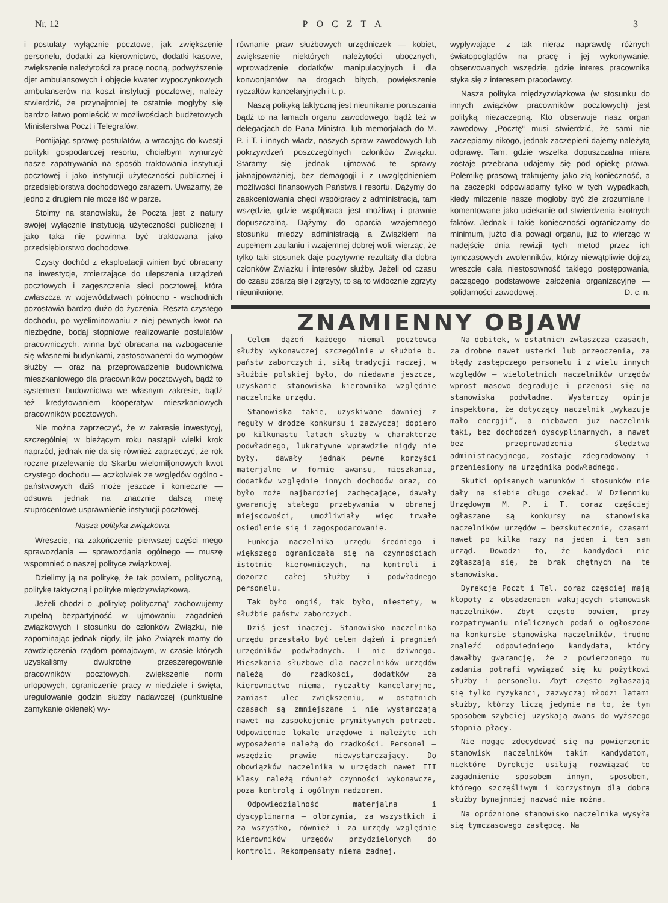Nr. 12 POCZTA 3
i postulaty wyłącznie pocztowe, jak zwiększenie personelu, dodatki za kierownictwo, dodatki kasowe, zwiększenie należytości za pracę nocną, podwyższenie djet ambulansowych i objęcie kwater wypoczynkowych ambulanserów na koszt instytucji pocztowej, należy stwierdzić, że przynajmniej te ostatnie mogłyby się bardzo łatwo pomieścić w możliwościach budżetowych Ministerstwa Poczt i Telegrafów.
Pomijając sprawę postulatów, a wracając do kwestji polityki gospodarczej resortu, chciałbym wynurzyć nasze zapatrywania na sposób traktowania instytucji pocztowej i jako instytucji użyteczności publicznej i przedsiębiorstwa dochodowego zarazem. Uważamy, że jedno z drugiem nie może iść w parze.
Stoimy na stanowisku, że Poczta jest z natury swojej wyłącznie instytucją użyteczności publicznej i jako taka nie powinna być traktowana jako przedsiębiorstwo dochodowe.
Czysty dochód z eksploatacji winien być obracany na inwestycje, zmierzające do ulepszenia urządzeń pocztowych i zagęszczenia sieci pocztowej, która zwłaszcza w województwach północno - wschodnich pozostawia bardzo dużo do życzenia. Reszta czystego dochodu, po wyeliminowaniu z niej pewnych kwot na niezbędne, bodaj stopniowe realizowanie postulatów pracowniczych, winna być obracana na wzbogacanie się własnemi budynkami, zastosowanemi do wymogów służby — oraz na przeprowadzenie budownictwa mieszkaniowego dla pracowników pocztowych, bądź to systemem budownictwa we własnym zakresie, bądź też kredytowaniem kooperatyw mieszkaniowych pracowników pocztowych.
Nie można zaprzeczyć, że w zakresie inwestycyj, szczególniej w bieżącym roku nastąpił wielki krok naprzód, jednak nie da się również zaprzeczyć, że rok roczne przelewanie do Skarbu wielomiljonowych kwot czystego dochodu — aczkolwiek ze względów ogólno - państwowych dziś może jeszcze i konieczne — odsuwa jednak na znacznie dalszą metę stuprocentowe usprawnienie instytucji pocztowej.
Nasza polityka związkowa.
Wreszcie, na zakończenie pierwszej części mego sprawozdania — sprawozdania ogólnego — muszę wspomnieć o naszej polityce związkowej.
Dzielimy ją na politykę, że tak powiem, polityczną, politykę taktyczną i politykę międzyzwiązkową.
Jeżeli chodzi o „politykę polityczną“ zachowujemy zupełną bezpartyjność w ujmowaniu zagadnień związkowych i stosunku do członków Związku, nie zapominając jednak nigdy, ile jako Związek mamy do zawdzięczenia rządom pomajowym, w czasie których uzyskaliśmy dwukrotne przeszeregowanie pracowników pocztowych, zwiększenie norm urlopowych, ograniczenie pracy w niedziele i święta, uregulowanie godzin służby nadawczej (punktualne zamykanie okienek) wy-
równanie praw służbowych urzędniczek — kobiet, zwiększenie niektórych należytości ubocznych, wprowadzenie dodatków manipulacyjnych i dla konwonjantów na drogach bitych, powiększenie ryczałtów kancelaryjnych i t. p.
Naszą polityką taktyczną jest nieunikanie poruszania bądź to na łamach organu zawodowego, bądź też w delegacjach do Pana Ministra, lub memorjałach do M. P. i T. i innych władz, naszych spraw zawodowych lub pokrzywdzeń poszczególnych członków Związku. Staramy się jednak ujmować te sprawy jaknajpoważniej, bez demagogji i z uwzględnieniem możliwości finansowych Państwa i resortu. Dążymy do zaakcentowania chęci współpracy z administracją, tam wszędzie, gdzie współpraca jest możliwą i prawnie dopuszczalną. Dążymy do oparcia wzajemnego stosunku między administracją a Związkiem na zupełnem zaufaniu i wzajemnej dobrej woli, wierząc, że tylko taki stosunek daje pozytywne rezultaty dla dobra członków Związku i interesów służby. Jeżeli od czasu do czasu zdarzą się i zgrzyty, to są to widocznie zgrzyty nieuniknione,
wypływające z tak nieraz naprawdę różnych światopoglądów na pracę i jej wykonywanie, obserwowanych wszędzie, gdzie interes pracownika styka się z interesem pracodawcy.
Nasza polityka międzyzwiązkowa (w stosunku do innych związków pracowników pocztowych) jest polityką niezaczepną. Kto obserwuje nasz organ zawodowy „Pocztę“ musi stwierdzić, że sami nie zaczepiamy nikogo, jednak zaczepieni dajemy należytą odprawę. Tam, gdzie wszelka dopuszczalna miara zostaje przebrana udajemy się pod opiekę prawa. Polemikę prasową traktujemy jako złą konieczność, a na zaczepki odpowiadamy tylko w tych wypadkach, kiedy milczenie nasze mogłoby być źle zrozumiane i komentowane jako uciekanie od stwierdzenia istotnych faktów. Jednak i takie konieczności ograniczamy do minimum, jużto dla powagi organu, już to wierząc w nadejście dnia rewizji tych metod przez ich tymczasowych zwolenników, którzy niewątpliwie dojrzą wreszcie całą niestosowność takiego postępowania, paczącego podstawowe założenia organizacyjne — solidarności zawodowej. D. c. n.
ZNAMIENNY OBJAW
Celem dążeń każdego niemal pocztowca służby wykonawczej szczególnie w służbie b. państw zaborczych i, siłą tradycji raczej, w służbie polskiej było, do niedawna jeszcze, uzyskanie stanowiska kierownika względnie naczelnika urzędu.
Stanowiska takie, uzyskiwane dawniej z reguły w drodze konkursu i zazwyczaj dopiero po kilkunastu latach służby w charakterze podwładnego, lukratywne wprawdzie nigdy nie były, dawały jednak pewne korzyści materjalne w formie awansu, mieszkania, dodatków względnie innych dochodów oraz, co było może najbardziej zachęcające, dawały gwarancję stałego przebywania w obranej miejscowości, umożliwiały więc trwałe osiedlenie się i zagospodarowanie.
Funkcja naczelnika urzędu średniego i większego ograniczała się na czynnościach istotnie kierowniczych, na kontroli i dozorze całej służby i podwładnego personelu.
Tak było ongiś, tak było, niestety, w służbie państw zaborczych.
Dziś jest inaczej. Stanowisko naczelnika urzędu przestało być celem dążeń i pragnień urzędników podwładnych. I nic dziwnego. Mieszkania służbowe dla naczelników urzędów należą do rzadkości, dodatków za kierownictwo niema, ryczałty kancelaryjne, zamiast ulec zwiększeniu, w ostatnich czasach są zmniejszane i nie wystarczają nawet na zaspokojenie prymitywnych potrzeb. Odpowiednie lokale urzędowe i należyte ich wyposażenie należą do rzadkości. Personel — wszędzie prawie niewystarczający. Do obowiązków naczelnika w urzędach nawet III klasy należą również czynności wykonawcze, poza kontrolą i ogólnym nadzorem.
Odpowiedzialność materjalna i dyscyplinarna — olbrzymia, za wszystkich i za wszystko, również i za urzędy względnie kierowników urzędów przydzielonych do kontroli. Rekompensaty niema żadnej.
Na dobitek, w ostatnich zwłaszcza czasach, za drobne nawet usterki lub przeoczenia, za błędy zastępczego personelu i z wielu innych względów — wieloletnich naczelników urzędów wprost masowo degraduje i przenosi się na stanowiska podwładne. Wystarczy opinja inspektora, że dotyczący naczelnik „wykazuje mało energji“, a niebawem już naczelnik taki, bez dochodzeń dyscyplinarnych, a nawet bez przeprowadzenia śledztwa administracyjnego, zostaje zdegradowany i przeniesiony na urzędnika podwładnego.
Skutki opisanych warunków i stosunków nie dały na siebie długo czekać. W Dzienniku Urzędowym M. P. i T. coraz częściej ogłaszane są konkursy na stanowiska naczelników urzędów — bezskutecznie, czasami nawet po kilka razy na jeden i ten sam urząd. Dowodzi to, że kandydaci nie zgłaszają się, że brak chętnych na te stanowiska.
Dyrekcje Poczt i Tel. coraz częściej mają kłopoty z obsadzeniem wakujących stanowisk naczelników. Zbyt często bowiem, przy rozpatrywaniu nielicznych podań o ogłoszone na konkursie stanowiska naczelników, trudno znaleźć odpowiedniego kandydata, który dawałby gwarancję, że z powierzonego mu zadania potrafi wywiązać się ku pożytkowi służby i personelu. Zbyt często zgłaszają się tylko ryzykanci, zazwyczaj młodzi latami służby, którzy liczą jedynie na to, że tym sposobem szybciej uzyskają awans do wyższego stopnia płacy.
Nie mogąc zdecydować się na powierzenie stanowisk naczelników takim kandydatom, niektóre Dyrekcje usiłują rozwiązać to zagadnienie sposobem innym, sposobem, którego szczęśliwym i korzystnym dla dobra służby bynajmniej nazwać nie można.
Na opróżnione stanowisko naczelnika wysyła się tymczasowego zastępcę. Na